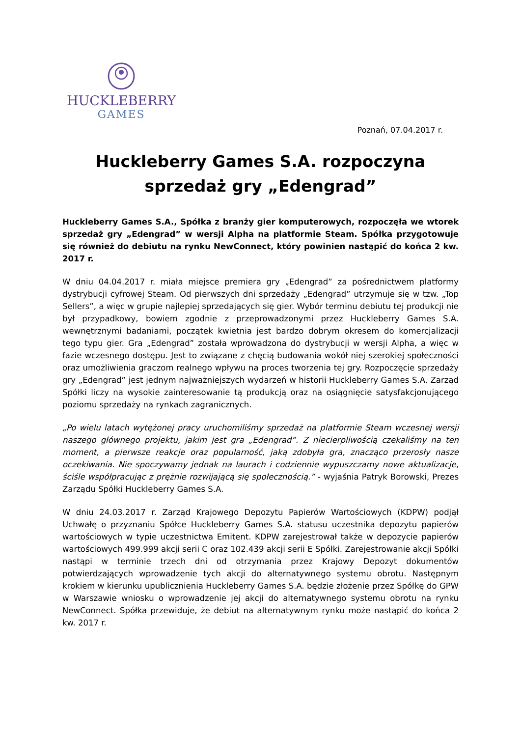HUCKLEBERRY
GAMES
Poznań, 07.04.2017 r.
Huckleberry Games S.A. rozpoczyna
sprzedaż gry „Edengrad”
Huckleberry Games S.A., Spółka z branży gier komputerowych, rozpoczęła we wtorek sprzedaż gry „Edengrad” w wersji Alpha na platformie Steam. Spółka przygotowuje się również do debiutu na rynku NewConnect, który powinien nastąpić do końca 2 kw. 2017 r.
W dniu 04.04.2017 r. miała miejsce premiera gry „Edengrad” za pośrednictwem platformy dystrybucji cyfrowej Steam. Od pierwszych dni sprzedaży „Edengrad” utrzymuje się w tzw. „Top Sellers”, a więc w grupie najlepiej sprzedających się gier. Wybór terminu debiutu tej produkcji nie był przypadkowy, bowiem zgodnie z przeprowadzonymi przez Huckleberry Games S.A. wewnętrznymi badaniami, początek kwietnia jest bardzo dobrym okresem do komercjalizacji tego typu gier. Gra „Edengrad” została wprowadzona do dystrybucji w wersji Alpha, a więc w fazie wczesnego dostępu. Jest to związane z chęcią budowania wokół niej szerokiej społeczności oraz umożliwienia graczom realnego wpływu na proces tworzenia tej gry. Rozpoczęcie sprzedaży gry „Edengrad” jest jednym najważniejszych wydarzeń w historii Huckleberry Games S.A. Zarząd Spółki liczy na wysokie zainteresowanie tą produkcją oraz na osiągnięcie satysfakcjonującego poziomu sprzedaży na rynkach zagranicznych.
„Po wielu latach wytężonej pracy uruchomiliśmy sprzedaż na platformie Steam wczesnej wersji naszego głównego projektu, jakim jest gra „Edengrad”. Z niecierpliwością czekaliśmy na ten moment, a pierwsze reakcje oraz popularność, jaką zdobyła gra, znacząco przerosły nasze oczekiwania. Nie spoczywamy jednak na laurach i codziennie wypuszczamy nowe aktualizacje, ściśle współpracując z prężnie rozwijającą się społecznością.” - wyjaśnia Patryk Borowski, Prezes Zarządu Spółki Huckleberry Games S.A.
W dniu 24.03.2017 r. Zarząd Krajowego Depozytu Papierów Wartościowych (KDPW) podjął Uchwałę o przyznaniu Spółce Huckleberry Games S.A. statusu uczestnika depozytu papierów wartościowych w typie uczestnictwa Emitent. KDPW zarejestrował także w depozycie papierów wartościowych 499.999 akcji serii C oraz 102.439 akcji serii E Spółki. Zarejestrowanie akcji Spółki nastąpi w terminie trzech dni od otrzymania przez Krajowy Depozyt dokumentów potwierdzających wprowadzenie tych akcji do alternatywnego systemu obrotu. Następnym krokiem w kierunku upublicznienia Huckleberry Games S.A. będzie złożenie przez Spółkę do GPW w Warszawie wniosku o wprowadzenie jej akcji do alternatywnego systemu obrotu na rynku NewConnect. Spółka przewiduje, że debiut na alternatywnym rynku może nastąpić do końca 2 kw. 2017 r.